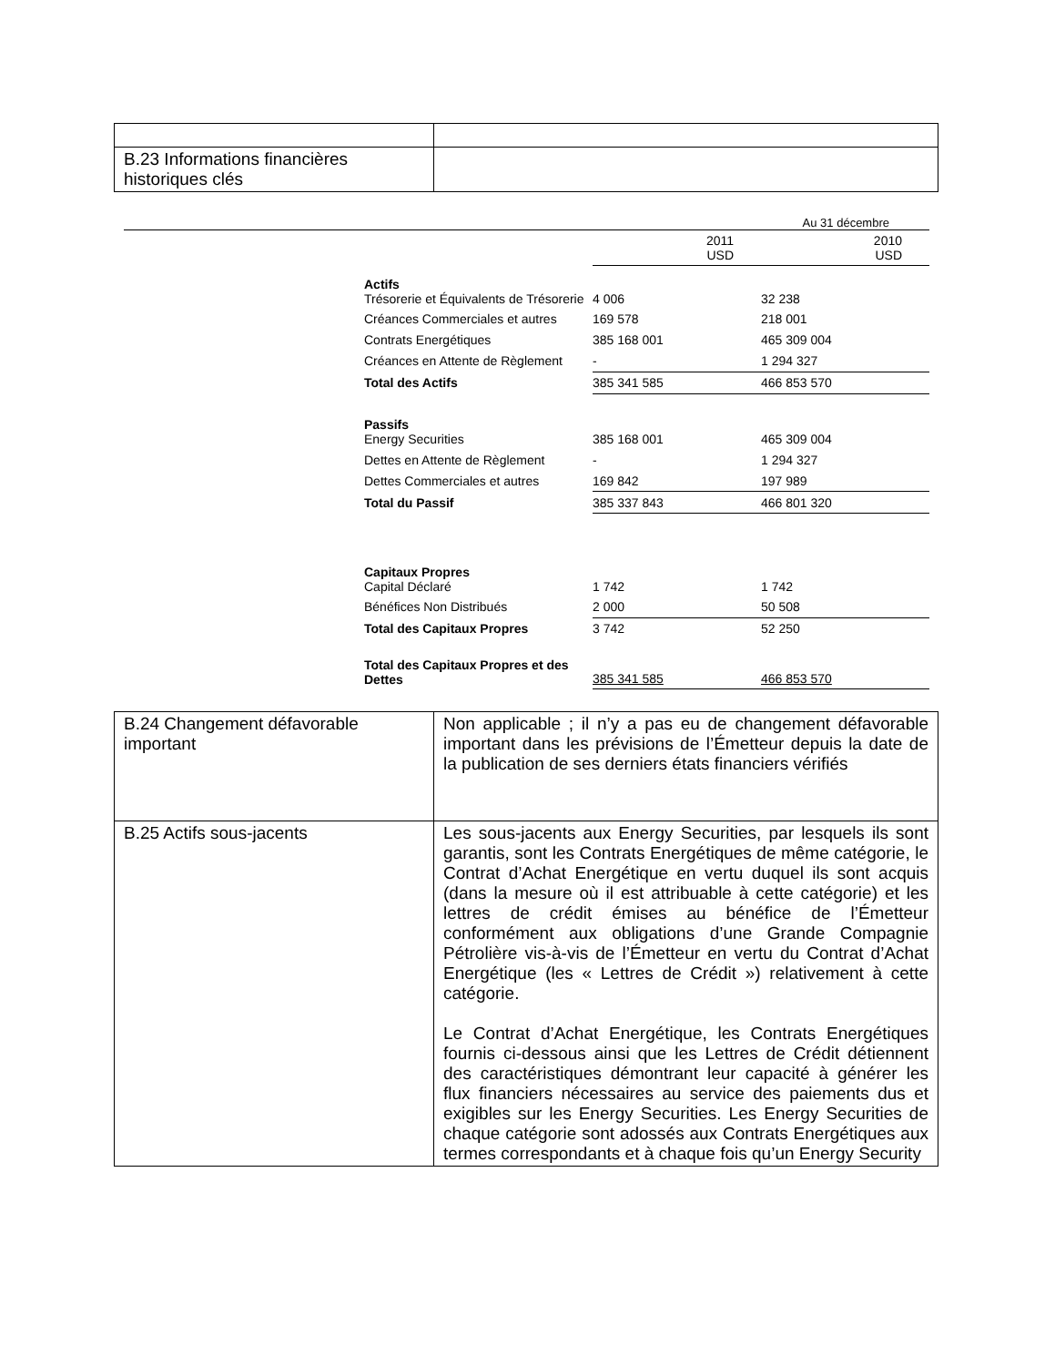| B.23 Informations financières historiques clés | |
Au 31 décembre
| | 2011 USD | 2010 USD |
| Actifs Trésorerie et Équivalents de Trésorerie | 4 006 | 32 238 |
| Créances Commerciales et autres | 169 578 | 218 001 |
| Contrats Energétiques | 385 168 001 | 465 309 004 |
| Créances en Attente de Règlement | - | 1 294 327 |
| Total des Actifs | 385 341 585 | 466 853 570 |
| Passifs Energy Securities | 385 168 001 | 465 309 004 |
| Dettes en Attente de Règlement | - | 1 294 327 |
| Dettes Commerciales et autres | 169 842 | 197 989 |
| Total du Passif | 385 337 843 | 466 801 320 |
| Capitaux Propres Capital Déclaré | 1 742 | 1 742 |
| Bénéfices Non Distribués | 2 000 | 50 508 |
| Total des Capitaux Propres | 3 742 | 52 250 |
| Total des Capitaux Propres et des Dettes | 385 341 585 | 466 853 570 |
| B.24 Changement défavorable important | Non applicable ; il n’y a pas eu de changement défavorable important dans les prévisions de l’Émetteur depuis la date de la publication de ses derniers états financiers vérifiés |
| B.25 Actifs sous-jacents | Les sous-jacents aux Energy Securities, par lesquels ils sont garantis, sont les Contrats Energétiques de même catégorie, le Contrat d’Achat Energétique en vertu duquel ils sont acquis (dans la mesure où il est attribuable à cette catégorie) et les lettres de crédit émises au bénéfice de l’Émetteur conformément aux obligations d’une Grande Compagnie Pétrolière vis-à-vis de l’Émetteur en vertu du Contrat d’Achat Energétique (les « Lettres de Crédit ») relativement à cette catégorie. Le Contrat d’Achat Energétique, les Contrats Energétiques fournis ci-dessous ainsi que les Lettres de Crédit détiennent des caractéristiques démontrant leur capacité à générer les flux financiers nécessaires au service des paiements dus et exigibles sur les Energy Securities. Les Energy Securities de chaque catégorie sont adossés aux Contrats Energétiques aux termes correspondants et à chaque fois qu’un Energy Security |